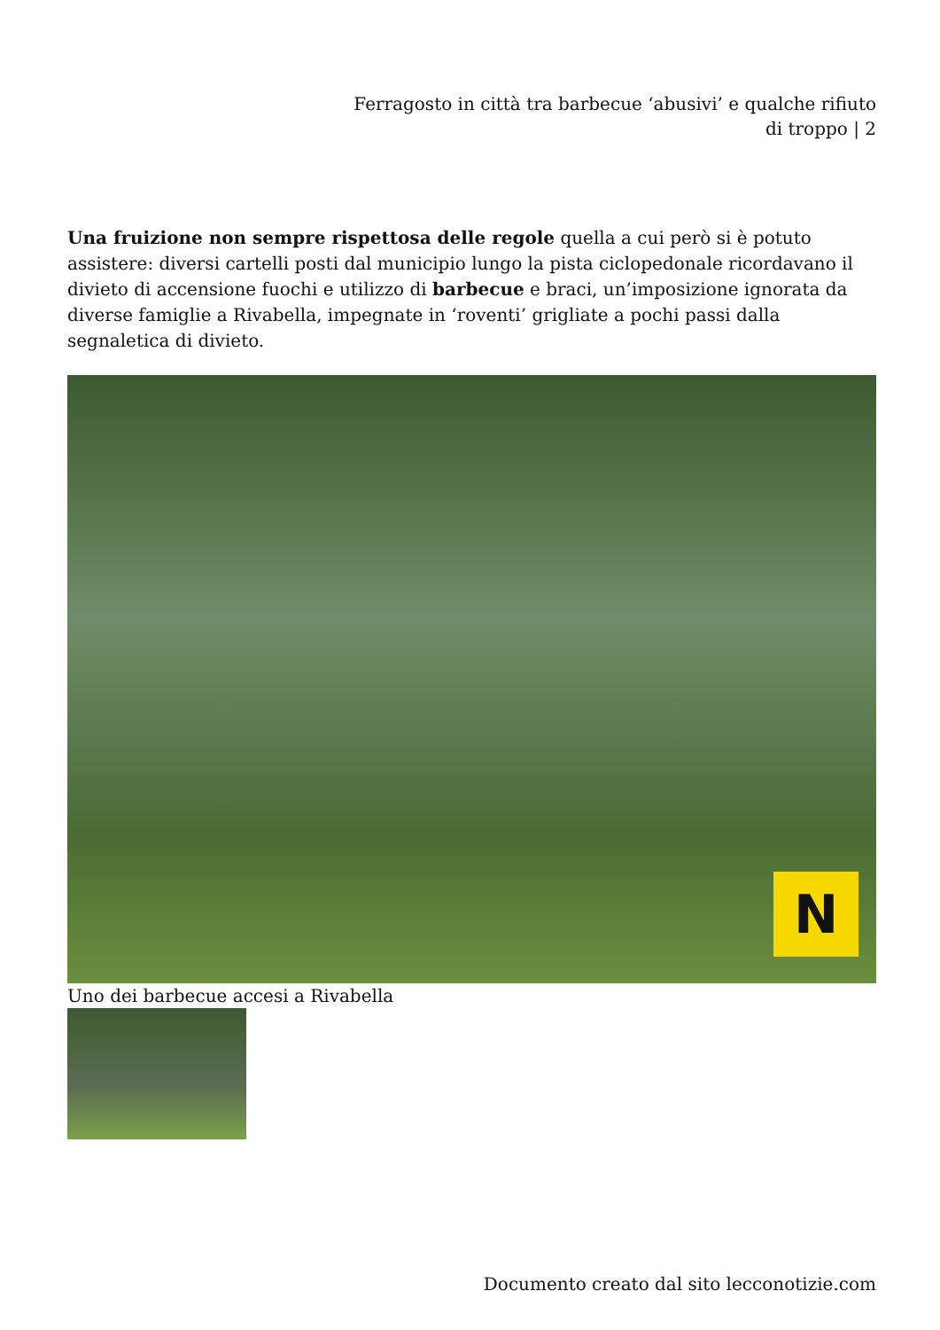Ferragosto in città tra barbecue ‘abusivi’ e qualche rifiuto di troppo | 2
Una fruizione non sempre rispettosa delle regole quella a cui però si è potuto assistere: diversi cartelli posti dal municipio lungo la pista ciclopedonale ricordavano il divieto di accensione fuochi e utilizzo di barbecue e braci, un’imposizione ignorata da diverse famiglie a Rivabella, impegnate in ‘roventi’ grigliate a pochi passi dalla segnaletica di divieto.
N
Uno dei barbecue accesi a Rivabella
Documento creato dal sito lecconotizie.com